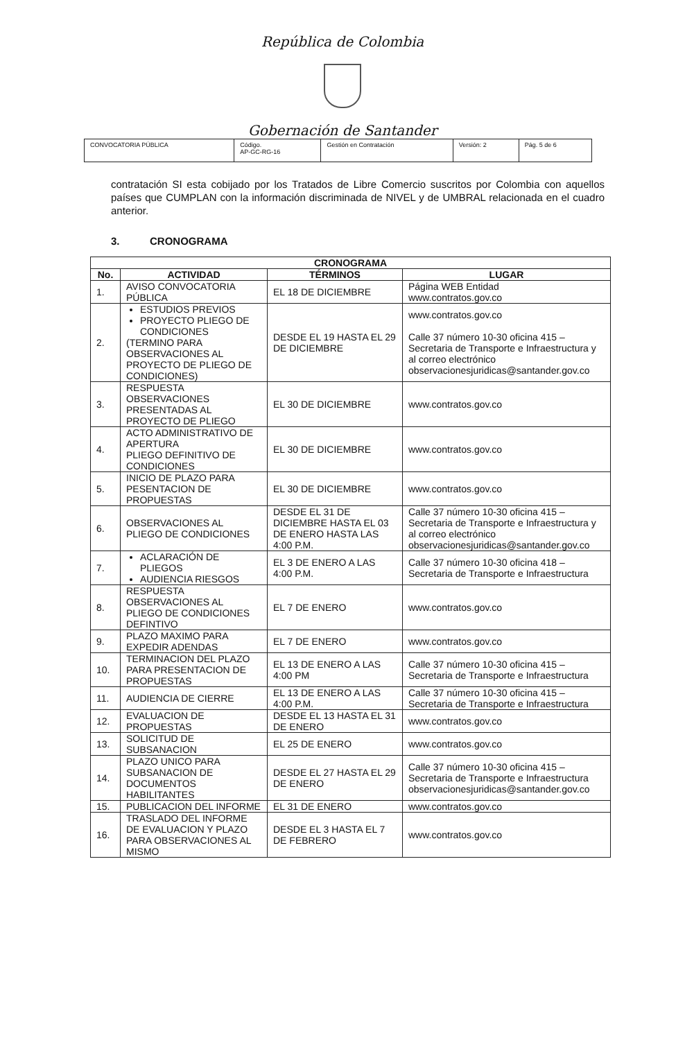República de Colombia
Gobernación de Santander
| CONVOCATORIA PÚBLICA | Código. AP-GC-RG-16 | Gestión en Contratación | Versión: 2 | Pág. 5 de 6 |
contratación SI esta cobijado por los Tratados de Libre Comercio suscritos por Colombia con aquellos países que CUMPLAN con la información discriminada de NIVEL y de UMBRAL relacionada en el cuadro anterior.
3. CRONOGRAMA
| CRONOGRAMA | | | |
| --- | --- | --- | --- |
| No. | ACTIVIDAD | TÉRMINOS | LUGAR |
| 1. | AVISO CONVOCATORIA PÚBLICA | EL 18 DE DICIEMBRE | Página WEB Entidad www.contratos.gov.co |
| 2. | ESTUDIOS PREVIOS PROYECTO PLIEGO DE CONDICIONES (TERMINO PARA OBSERVACIONES AL PROYECTO DE PLIEGO DE CONDICIONES) | DESDE EL 19 HASTA EL 29 DE DICIEMBRE | www.contratos.gov.co Calle 37 número 10-30 oficina 415 – Secretaria de Transporte e Infraestructura y al correo electrónico observacionesjuridicas@santander.gov.co |
| 3. | RESPUESTA OBSERVACIONES PRESENTADAS AL PROYECTO DE PLIEGO | EL 30 DE DICIEMBRE | www.contratos.gov.co |
| 4. | ACTO ADMINISTRATIVO DE APERTURA PLIEGO DEFINITIVO DE CONDICIONES | EL 30 DE DICIEMBRE | www.contratos.gov.co |
| 5. | INICIO DE PLAZO PARA PESENTACION DE PROPUESTAS | EL 30 DE DICIEMBRE | www.contratos.gov.co |
| 6. | OBSERVACIONES AL PLIEGO DE CONDICIONES | DESDE EL 31 DE DICIEMBRE HASTA EL 03 DE ENERO HASTA LAS 4:00 P.M. | Calle 37 número 10-30 oficina 415 – Secretaria de Transporte e Infraestructura y al correo electrónico observacionesjuridicas@santander.gov.co |
| 7. | ACLARACIÓN DE PLIEGOS AUDIENCIA RIESGOS | EL 3 DE ENERO A LAS 4:00 P.M. | Calle 37 número 10-30 oficina 418 – Secretaria de Transporte e Infraestructura |
| 8. | RESPUESTA OBSERVACIONES AL PLIEGO DE CONDICIONES DEFINTIVO | EL 7 DE ENERO | www.contratos.gov.co |
| 9. | PLAZO MAXIMO PARA EXPEDIR ADENDAS | EL 7 DE ENERO | www.contratos.gov.co |
| 10. | TERMINACION DEL PLAZO PARA PRESENTACION DE PROPUESTAS | EL 13 DE ENERO A LAS 4:00 PM | Calle 37 número 10-30 oficina 415 – Secretaria de Transporte e Infraestructura |
| 11. | AUDIENCIA DE CIERRE | EL 13 DE ENERO A LAS 4:00 P.M. | Calle 37 número 10-30 oficina 415 – Secretaria de Transporte e Infraestructura |
| 12. | EVALUACION DE PROPUESTAS | DESDE EL 13 HASTA EL 31 DE ENERO | www.contratos.gov.co |
| 13. | SOLICITUD DE SUBSANACION | EL 25 DE ENERO | www.contratos.gov.co |
| 14. | PLAZO UNICO PARA SUBSANACION DE DOCUMENTOS HABILITANTES | DESDE EL 27 HASTA EL 29 DE ENERO | Calle 37 número 10-30 oficina 415 – Secretaria de Transporte e Infraestructura observacionesjuridicas@santander.gov.co |
| 15. | PUBLICACION DEL INFORME | EL 31 DE ENERO | www.contratos.gov.co |
| 16. | TRASLADO DEL INFORME DE EVALUACION Y PLAZO PARA OBSERVACIONES AL MISMO | DESDE EL 3 HASTA EL 7 DE FEBRERO | www.contratos.gov.co |